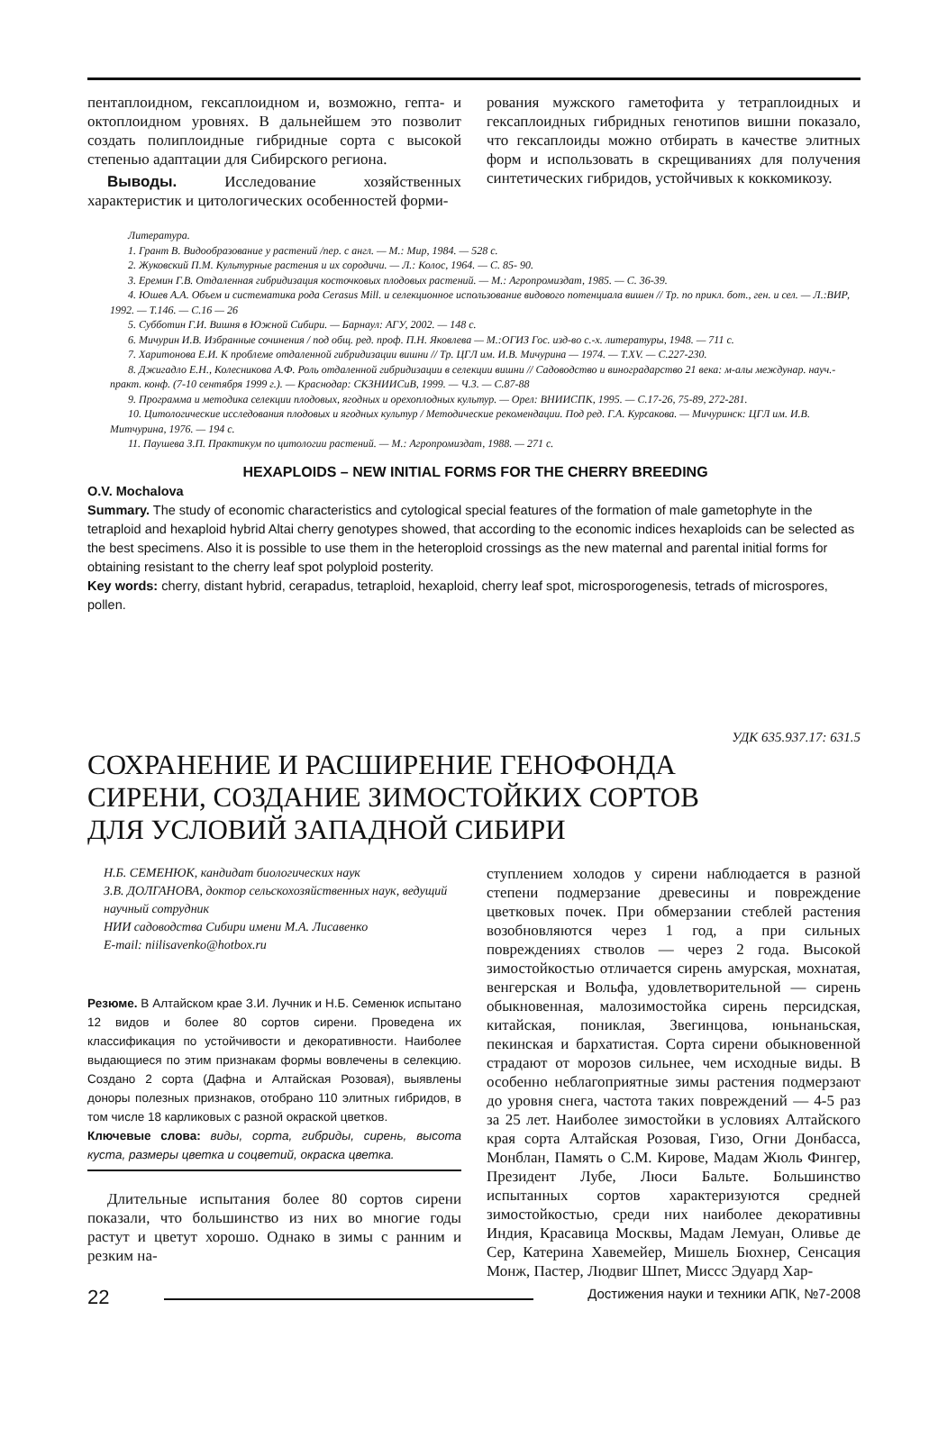пентаплоидном, гексаплоидном и, возможно, гепта- и октоплоидном уровнях. В дальнейшем это позволит создать полиплоидные гибридные сорта с высокой степенью адаптации для Сибирского региона.
Выводы. Исследование хозяйственных характеристик и цитологических особенностей форми-
рования мужского гаметофита у тетраплоидных и гексаплоидных гибридных генотипов вишни показало, что гексаплоиды можно отбирать в качестве элитных форм и использовать в скрещиваниях для получения синтетических гибридов, устойчивых к коккомикозу.
Литература.
1. Грант В. Видообразование у растений /пер. с англ. — М.: Мир, 1984. — 528 с.
2. Жуковский П.М. Культурные растения и их сородичи. — Л.: Колос, 1964. — С. 85- 90.
3. Еремин Г.В. Отдаленная гибридизация косточковых плодовых растений. — М.: Агропромиздат, 1985. — С. 36-39.
4. Юшев А.А. Объем и систематика рода Cerasus Mill. и селекционное использование видового потенциала вишен // Тр. по прикл. бот., ген. и сел. — Л.:ВИР, 1992. — Т.146. — С.16 — 26
5. Субботин Г.И. Вишня в Южной Сибири. — Барнаул: АГУ, 2002. — 148 с.
6. Мичурин И.В. Избранные сочинения / под общ. ред. проф. П.Н. Яковлева — М.:ОГИЗ Гос. изд-во с.-х. литературы, 1948. — 711 с.
7. Харитонова Е.И. К проблеме отдаленной гибридизации вишни // Тр. ЦГЛ им. И.В. Мичурина — 1974. — Т.XV. — С.227-230.
8. Джигадло Е.Н., Колесникова А.Ф. Роль отдаленной гибридизации в селекции вишни // Садоводство и виноградарство 21 века: м-алы междунар. науч.-практ. конф. (7-10 сентября 1999 г.). — Краснодар: СКЗНИИСиВ, 1999. — Ч.3. — С.87-88
9. Программа и методика селекции плодовых, ягодных и орехоплодных культур. — Орел: ВНИИСПК, 1995. — С.17-26, 75-89, 272-281.
10. Цитологические исследования плодовых и ягодных культур / Методические рекомендации. Под ред. Г.А. Курсакова. — Мичуринск: ЦГЛ им. И.В. Митчурина, 1976. — 194 с.
11. Паушева З.П. Практикум по цитологии растений. — М.: Агропромиздат, 1988. — 271 с.
HEXAPLOIDS – NEW INITIAL FORMS FOR THE CHERRY BREEDING
O.V. Mochalova
Summary. The study of economic characteristics and cytological special features of the formation of male gametophyte in the tetraploid and hexaploid hybrid Altai cherry genotypes showed, that according to the economic indices hexaploids can be selected as the best specimens. Also it is possible to use them in the heteroploid crossings as the new maternal and parental initial forms for obtaining resistant to the cherry leaf spot polyploid posterity.
Key words: cherry, distant hybrid, cerapadus, tetraploid, hexaploid, cherry leaf spot, microsporogenesis, tetrads of microspores, pollen.
УДК 635.937.17: 631.5
СОХРАНЕНИЕ И РАСШИРЕНИЕ ГЕНОФОНДА
СИРЕНИ, СОЗДАНИЕ ЗИМОСТОЙКИХ СОРТОВ
ДЛЯ УСЛОВИЙ ЗАПАДНОЙ СИБИРИ
Н.Б. СЕМЕНЮК, кандидат биологических наук
З.В. ДОЛГАНОВА, доктор сельскохозяйственных наук, ведущий научный сотрудник
НИИ садоводства Сибири имени М.А. Лисавенко
E-mail: niilisavenko@hotbox.ru
Резюме. В Алтайском крае З.И. Лучник и Н.Б. Семенюк испытано 12 видов и более 80 сортов сирени. Проведена их классификация по устойчивости и декоративности. Наиболее выдающиеся по этим признакам формы вовлечены в селекцию. Создано 2 сорта (Дафна и Алтайская Розовая), выявлены доноры полезных признаков, отобрано 110 элитных гибридов, в том числе 18 карликовых с разной окраской цветков.
Ключевые слова: виды, сорта, гибриды, сирень, высота куста, размеры цветка и соцветий, окраска цветка.
Длительные испытания более 80 сортов сирени показали, что большинство из них во многие годы растут и цветут хорошо. Однако в зимы с ранним и резким на-
ступлением холодов у сирени наблюдается в разной степени подмерзание древесины и повреждение цветковых почек. При обмерзании стеблей растения возобновляются через 1 год, а при сильных повреждениях стволов — через 2 года. Высокой зимостойкостью отличается сирень амурская, мохнатая, венгерская и Вольфа, удовлетворительной — сирень обыкновенная, малозимостойка сирень персидская, китайская, пониклая, Звегинцова, юньнаньская, пекинская и бархатистая. Сорта сирени обыкновенной страдают от морозов сильнее, чем исходные виды. В особенно неблагоприятные зимы растения подмерзают до уровня снега, частота таких повреждений — 4-5 раз за 25 лет. Наиболее зимостойки в условиях Алтайского края сорта Алтайская Розовая, Гизо, Огни Донбасса, Монблан, Память о С.М. Кирове, Мадам Жюль Фингер, Президент Лубе, Люси Бальте. Большинство испытанных сортов характеризуются средней зимостойкостью, среди них наиболее декоративны Индия, Красавица Москвы, Мадам Лемуан, Оливье де Сер, Катерина Хавемейер, Мишель Бюхнер, Сенсация Монж, Пастер, Людвиг Шпет, Миссс Эдуард Хар-
22 Достижения науки и техники АПК, №7-2008